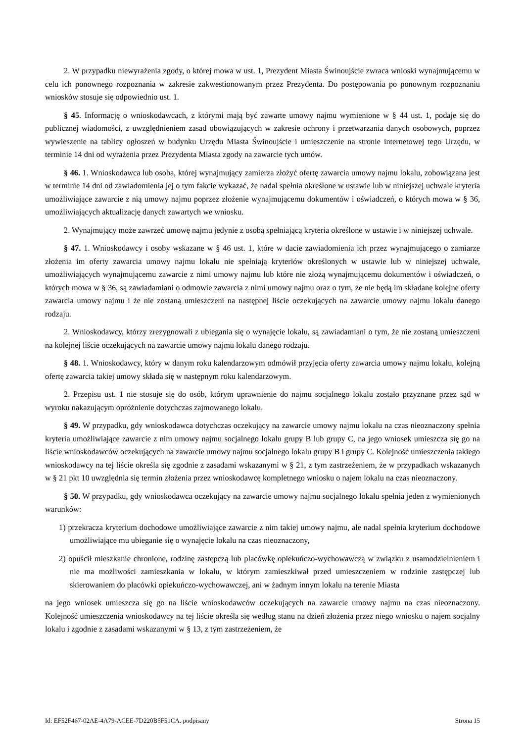2. W przypadku niewyrażenia zgody, o której mowa w ust. 1, Prezydent Miasta Świnoujście zwraca wnioski wynajmującemu w celu ich ponownego rozpoznania w zakresie zakwestionowanym przez Prezydenta. Do postępowania po ponownym rozpoznaniu wniosków stosuje się odpowiednio ust. 1.
§ 45. Informację o wnioskodawcach, z którymi mają być zawarte umowy najmu wymienione w § 44 ust. 1, podaje się do publicznej wiadomości, z uwzględnieniem zasad obowiązujących w zakresie ochrony i przetwarzania danych osobowych, poprzez wywieszenie na tablicy ogłoszeń w budynku Urzędu Miasta Świnoujście i umieszczenie na stronie internetowej tego Urzędu, w terminie 14 dni od wyrażenia przez Prezydenta Miasta zgody na zawarcie tych umów.
§ 46. 1. Wnioskodawca lub osoba, której wynajmujący zamierza złożyć ofertę zawarcia umowy najmu lokalu, zobowiązana jest w terminie 14 dni od zawiadomienia jej o tym fakcie wykazać, że nadal spełnia określone w ustawie lub w niniejszej uchwale kryteria umożliwiające zawarcie z nią umowy najmu poprzez złożenie wynajmującemu dokumentów i oświadczeń, o których mowa w § 36, umożliwiających aktualizację danych zawartych we wniosku.
2. Wynajmujący może zawrzeć umowę najmu jedynie z osobą spełniającą kryteria określone w ustawie i w niniejszej uchwale.
§ 47. 1. Wnioskodawcy i osoby wskazane w § 46 ust. 1, które w dacie zawiadomienia ich przez wynajmującego o zamiarze złożenia im oferty zawarcia umowy najmu lokalu nie spełniają kryteriów określonych w ustawie lub w niniejszej uchwale, umożliwiających wynajmującemu zawarcie z nimi umowy najmu lub które nie złożą wynajmującemu dokumentów i oświadczeń, o których mowa w § 36, są zawiadamiani o odmowie zawarcia z nimi umowy najmu oraz o tym, że nie będą im składane kolejne oferty zawarcia umowy najmu i że nie zostaną umieszczeni na następnej liście oczekujących na zawarcie umowy najmu lokalu danego rodzaju.
2. Wnioskodawcy, którzy zrezygnowali z ubiegania się o wynajęcie lokalu, są zawiadamiani o tym, że nie zostaną umieszczeni na kolejnej liście oczekujących na zawarcie umowy najmu lokalu danego rodzaju.
§ 48. 1. Wnioskodawcy, który w danym roku kalendarzowym odmówił przyjęcia oferty zawarcia umowy najmu lokalu, kolejną ofertę zawarcia takiej umowy składa się w następnym roku kalendarzowym.
2. Przepisu ust. 1 nie stosuje się do osób, którym uprawnienie do najmu socjalnego lokalu zostało przyznane przez sąd w wyroku nakazującym opróżnienie dotychczas zajmowanego lokalu.
§ 49. W przypadku, gdy wnioskodawca dotychczas oczekujący na zawarcie umowy najmu lokalu na czas nieoznaczony spełnia kryteria umożliwiające zawarcie z nim umowy najmu socjalnego lokalu grupy B lub grupy C, na jego wniosek umieszcza się go na liście wnioskodawców oczekujących na zawarcie umowy najmu socjalnego lokalu grupy B i grupy C. Kolejność umieszczenia takiego wnioskodawcy na tej liście określa się zgodnie z zasadami wskazanymi w § 21, z tym zastrzeżeniem, że w przypadkach wskazanych w § 21 pkt 10 uwzględnia się termin złożenia przez wnioskodawcę kompletnego wniosku o najem lokalu na czas nieoznaczony.
§ 50. W przypadku, gdy wnioskodawca oczekujący na zawarcie umowy najmu socjalnego lokalu spełnia jeden z wymienionych warunków:
1) przekracza kryterium dochodowe umożliwiające zawarcie z nim takiej umowy najmu, ale nadal spełnia kryterium dochodowe umożliwiające mu ubieganie się o wynajęcie lokalu na czas nieoznaczony,
2) opuścił mieszkanie chronione, rodzinę zastępczą lub placówkę opiekuńczo-wychowawczą w związku z usamodzielnieniem i nie ma możliwości zamieszkania w lokalu, w którym zamieszkiwał przed umieszczeniem w rodzinie zastępczej lub skierowaniem do placówki opiekuńczo-wychowawczej, ani w żadnym innym lokalu na terenie Miasta
na jego wniosek umieszcza się go na liście wnioskodawców oczekujących na zawarcie umowy najmu na czas nieoznaczony. Kolejność umieszczenia wnioskodawcy na tej liście określa się według stanu na dzień złożenia przez niego wniosku o najem socjalny lokalu i zgodnie z zasadami wskazanymi w § 13, z tym zastrzeżeniem, że
Id: EF52F467-02AE-4A79-ACEE-7D220B5F51CA. podpisany Strona 15